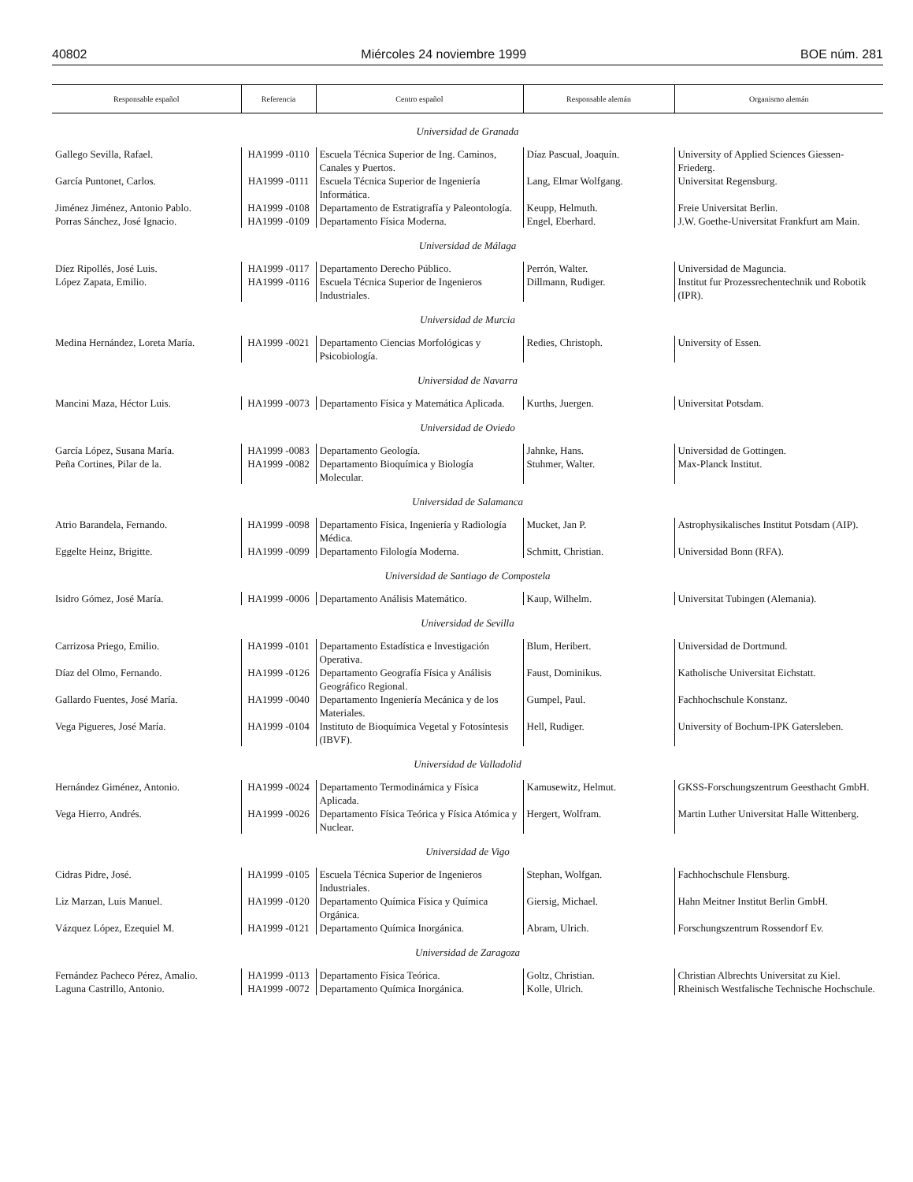40802 Miércoles 24 noviembre 1999 BOE núm. 281
| Responsable español | Referencia | Centro español | Responsable alemán | Organismo alemán |
| --- | --- | --- | --- | --- |
| Universidad de Granada | | | | |
| Gallego Sevilla, Rafael. | HA1999 -0110 | Escuela Técnica Superior de Ing. Caminos, Canales y Puertos. | Díaz Pascual, Joaquín. | University of Applied Sciences Giessen-Friederg. |
| García Puntonet, Carlos. | HA1999 -0111 | Escuela Técnica Superior de Ingeniería Informática. | Lang, Elmar Wolfgang. | Universitat Regensburg. |
| Jiménez Jiménez, Antonio Pablo. | HA1999 -0108 | Departamento de Estratigrafía y Paleontología. | Keupp, Helmuth. | Freie Universitat Berlin. |
| Porras Sánchez, José Ignacio. | HA1999 -0109 | Departamento Física Moderna. | Engel, Eberhard. | J.W. Goethe-Universitat Frankfurt am Main. |
| Universidad de Málaga | | | | |
| Díez Ripollés, José Luis. | HA1999 -0117 | Departamento Derecho Público. | Perrón, Walter. | Universidad de Maguncia. |
| López Zapata, Emilio. | HA1999 -0116 | Escuela Técnica Superior de Ingenieros Industriales. | Dillmann, Rudiger. | Institut fur Prozessrechentechnik und Robotik (IPR). |
| Universidad de Murcia | | | | |
| Medina Hernández, Loreta María. | HA1999 -0021 | Departamento Ciencias Morfológicas y Psicobiología. | Redies, Christoph. | University of Essen. |
| Universidad de Navarra | | | | |
| Mancini Maza, Héctor Luis. | HA1999 -0073 | Departamento Física y Matemática Aplicada. | Kurths, Juergen. | Universitat Potsdam. |
| Universidad de Oviedo | | | | |
| García López, Susana María. | HA1999 -0083 | Departamento Geología. | Jahnke, Hans. | Universidad de Gottingen. |
| Peña Cortines, Pilar de la. | HA1999 -0082 | Departamento Bioquímica y Biología Molecular. | Stuhmer, Walter. | Max-Planck Institut. |
| Universidad de Salamanca | | | | |
| Atrio Barandela, Fernando. | HA1999 -0098 | Departamento Física, Ingeniería y Radiología Médica. | Mucket, Jan P. | Astrophysikalisches Institut Potsdam (AIP). |
| Eggelte Heinz, Brigitte. | HA1999 -0099 | Departamento Filología Moderna. | Schmitt, Christian. | Universidad Bonn (RFA). |
| Universidad de Santiago de Compostela | | | | |
| Isidro Gómez, José María. | HA1999 -0006 | Departamento Análisis Matemático. | Kaup, Wilhelm. | Universitat Tubingen (Alemania). |
| Universidad de Sevilla | | | | |
| Carrizosa Priego, Emilio. | HA1999 -0101 | Departamento Estadística e Investigación Operativa. | Blum, Heribert. | Universidad de Dortmund. |
| Díaz del Olmo, Fernando. | HA1999 -0126 | Departamento Geografía Física y Análisis Geográfico Regional. | Faust, Dominikus. | Katholische Universitat Eichstatt. |
| Gallardo Fuentes, José María. | HA1999 -0040 | Departamento Ingeniería Mecánica y de los Materiales. | Gumpel, Paul. | Fachhochschule Konstanz. |
| Vega Pigueres, José María. | HA1999 -0104 | Instituto de Bioquímica Vegetal y Fotosíntesis (IBVF). | Hell, Rudiger. | University of Bochum-IPK Gatersleben. |
| Universidad de Valladolid | | | | |
| Hernández Giménez, Antonio. | HA1999 -0024 | Departamento Termodinámica y Física Aplicada. | Kamusewitz, Helmut. | GKSS-Forschungszentrum Geesthacht GmbH. |
| Vega Hierro, Andrés. | HA1999 -0026 | Departamento Física Teórica y Física Atómica y Nuclear. | Hergert, Wolfram. | Martin Luther Universitat Halle Wittenberg. |
| Universidad de Vigo | | | | |
| Cidras Pidre, José. | HA1999 -0105 | Escuela Técnica Superior de Ingenieros Industriales. | Stephan, Wolfgan. | Fachhochschule Flensburg. |
| Liz Marzan, Luis Manuel. | HA1999 -0120 | Departamento Química Física y Química Orgánica. | Giersig, Michael. | Hahn Meitner Institut Berlin GmbH. |
| Vázquez López, Ezequiel M. | HA1999 -0121 | Departamento Química Inorgánica. | Abram, Ulrich. | Forschungszentrum Rossendorf Ev. |
| Universidad de Zaragoza | | | | |
| Fernández Pacheco Pérez, Amalio. | HA1999 -0113 | Departamento Física Teórica. | Goltz, Christian. | Christian Albrechts Universitat zu Kiel. |
| Laguna Castrillo, Antonio. | HA1999 -0072 | Departamento Química Inorgánica. | Kolle, Ulrich. | Rheinisch Westfalische Technische Hochschule. |